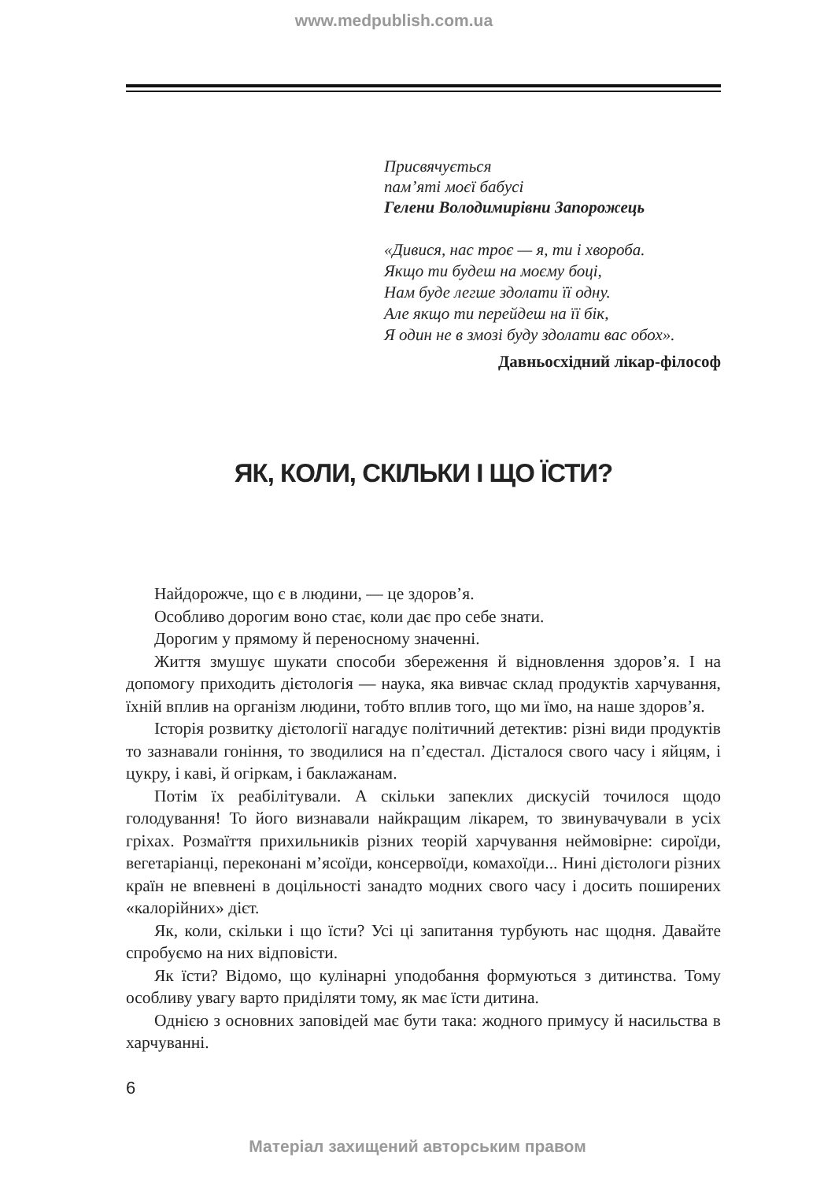www.medpublish.com.ua
Присвячується
пам’яті моєї бабусі
Гелени Володимирівни Запорожець
«Дивися, нас троє — я, ти і хвороба.
Якщо ти будеш на моєму боці,
Нам буде легше здолати її одну.
Але якщо ти перейдеш на її бік,
Я один не в змозі буду здолати вас обох».
Давньосхідний лікар-філософ
ЯК, КОЛИ, СКІЛЬКИ І ЩО ЇСТИ?
Найдорожче, що є в людини, — це здоров’я.
Особливо дорогим воно стає, коли дає про себе знати.
Дорогим у прямому й переносному значенні.
Життя змушує шукати способи збереження й відновлення здоров’я. І на допомогу приходить дієтологія — наука, яка вивчає склад продуктів харчування, їхній вплив на організм людини, тобто вплив того, що ми їмо, на наше здоров’я.
Історія розвитку дієтології нагадує політичний детектив: різні види продуктів то зазнавали гоніння, то зводилися на п’єдестал. Дісталося свого часу і яйцям, і цукру, і каві, й огіркам, і баклажанам.
Потім їх реабілітували. А скільки запеклих дискусій точилося щодо голодування! То його визнавали найкращим лікарем, то звинувачували в усіх гріхах. Розмаїття прихильників різних теорій харчування неймовірне: сироїди, вегетаріанці, переконані м’ясоїди, консервоїди, комахоїди... Нині дієтологи різних країн не впевнені в доцільності занадто модних свого часу і досить поширених «калорійних» дієт.
Як, коли, скільки і що їсти? Усі ці запитання турбують нас щодня. Давайте спробуємо на них відповісти.
Як їсти? Відомо, що кулінарні уподобання формуються з дитинства. Тому особливу увагу варто приділяти тому, як має їсти дитина.
Однією з основних заповідей має бути така: жодного примусу й насильства в харчуванні.
6
Матеріал захищений авторським правом